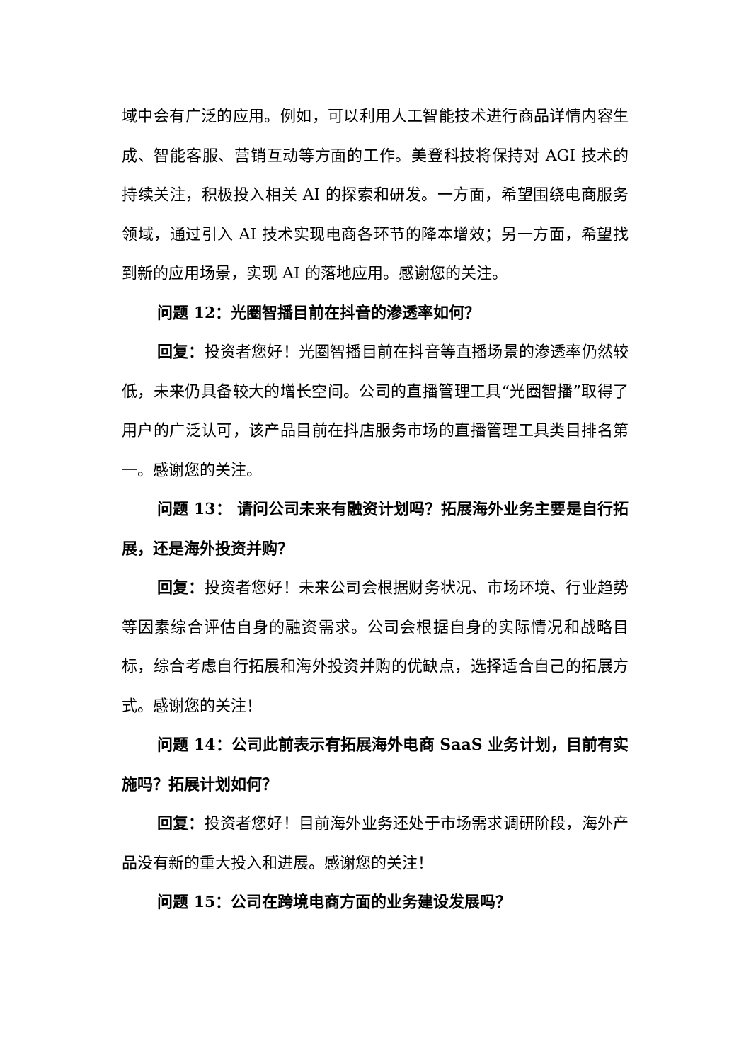域中会有广泛的应用。例如，可以利用人工智能技术进行商品详情内容生成、智能客服、营销互动等方面的工作。美登科技将保持对 AGI 技术的持续关注，积极投入相关 AI 的探索和研发。一方面，希望围绕电商服务领域，通过引入 AI 技术实现电商各环节的降本增效；另一方面，希望找到新的应用场景，实现 AI 的落地应用。感谢您的关注。
问题 12：光圈智播目前在抖音的渗透率如何？
回复：投资者您好！光圈智播目前在抖音等直播场景的渗透率仍然较低，未来仍具备较大的增长空间。公司的直播管理工具“光圈智播”取得了用户的广泛认可，该产品目前在抖店服务市场的直播管理工具类目排名第一。感谢您的关注。
问题 13： 请问公司未来有融资计划吗？拓展海外业务主要是自行拓展，还是海外投资并购？
回复：投资者您好！未来公司会根据财务状况、市场环境、行业趋势等因素综合评估自身的融资需求。公司会根据自身的实际情况和战略目标，综合考虑自行拓展和海外投资并购的优缺点，选择适合自己的拓展方式。感谢您的关注！
问题 14：公司此前表示有拓展海外电商 SaaS 业务计划，目前有实施吗？拓展计划如何？
回复：投资者您好！目前海外业务还处于市场需求调研阶段，海外产品没有新的重大投入和进展。感谢您的关注！
问题 15：公司在跨境电商方面的业务建设发展吗？